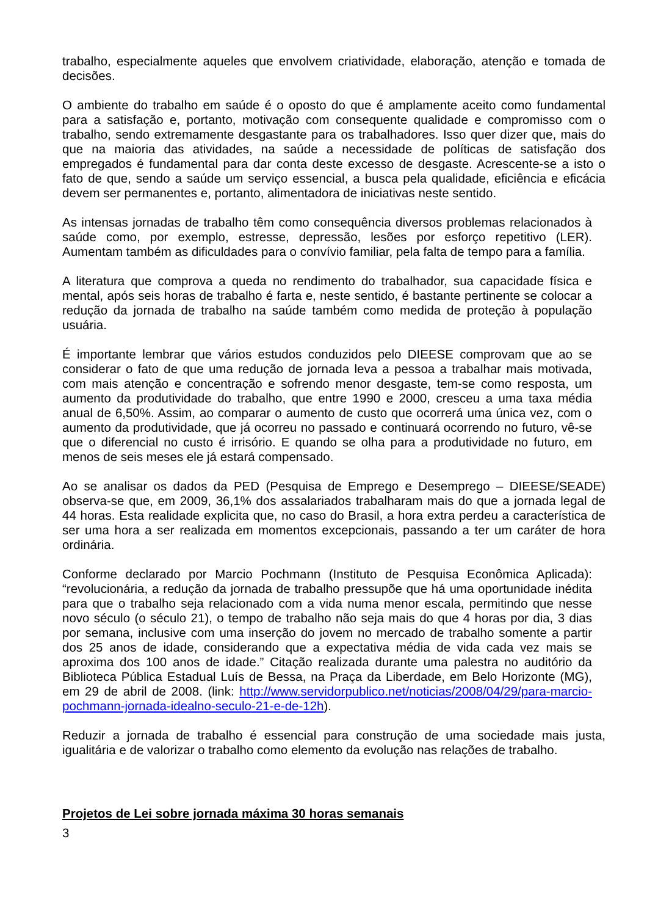trabalho, especialmente aqueles que envolvem criatividade, elaboração, atenção e tomada de decisões.
O ambiente do trabalho em saúde é o oposto do que é amplamente aceito como fundamental para a satisfação e, portanto, motivação com consequente qualidade e compromisso com o trabalho, sendo extremamente desgastante para os trabalhadores. Isso quer dizer que, mais do que na maioria das atividades, na saúde a necessidade de políticas de satisfação dos empregados é fundamental para dar conta deste excesso de desgaste. Acrescente-se a isto o fato de que, sendo a saúde um serviço essencial, a busca pela qualidade, eficiência e eficácia devem ser permanentes e, portanto, alimentadora de iniciativas neste sentido.
As intensas jornadas de trabalho têm como consequência diversos problemas relacionados à saúde como, por exemplo, estresse, depressão, lesões por esforço repetitivo (LER). Aumentam também as dificuldades para o convívio familiar, pela falta de tempo para a família.
A literatura que comprova a queda no rendimento do trabalhador, sua capacidade física e mental, após seis horas de trabalho é farta e, neste sentido, é bastante pertinente se colocar a redução da jornada de trabalho na saúde também como medida de proteção à população usuária.
É importante lembrar que vários estudos conduzidos pelo DIEESE comprovam que ao se considerar o fato de que uma redução de jornada leva a pessoa a trabalhar mais motivada, com mais atenção e concentração e sofrendo menor desgaste, tem-se como resposta, um aumento da produtividade do trabalho, que entre 1990 e 2000, cresceu a uma taxa média anual de 6,50%. Assim, ao comparar o aumento de custo que ocorrerá uma única vez, com o aumento da produtividade, que já ocorreu no passado e continuará ocorrendo no futuro, vê-se que o diferencial no custo é irrisório. E quando se olha para a produtividade no futuro, em menos de seis meses ele já estará compensado.
Ao se analisar os dados da PED (Pesquisa de Emprego e Desemprego – DIEESE/SEADE) observa-se que, em 2009, 36,1% dos assalariados trabalharam mais do que a jornada legal de 44 horas. Esta realidade explicita que, no caso do Brasil, a hora extra perdeu a característica de ser uma hora a ser realizada em momentos excepcionais, passando a ter um caráter de hora ordinária.
Conforme declarado por Marcio Pochmann (Instituto de Pesquisa Econômica Aplicada): “revolucionária, a redução da jornada de trabalho pressupõe que há uma oportunidade inédita para que o trabalho seja relacionado com a vida numa menor escala, permitindo que nesse novo século (o século 21), o tempo de trabalho não seja mais do que 4 horas por dia, 3 dias por semana, inclusive com uma inserção do jovem no mercado de trabalho somente a partir dos 25 anos de idade, considerando que a expectativa média de vida cada vez mais se aproxima dos 100 anos de idade.” Citação realizada durante uma palestra no auditório da Biblioteca Pública Estadual Luís de Bessa, na Praça da Liberdade, em Belo Horizonte (MG), em 29 de abril de 2008. (link: http://www.servidorpublico.net/noticias/2008/04/29/para-marcio-pochmann-jornada-idealno-seculo-21-e-de-12h).
Reduzir a jornada de trabalho é essencial para construção de uma sociedade mais justa, igualitária e de valorizar o trabalho como elemento da evolução nas relações de trabalho.
Projetos de Lei sobre jornada máxima 30 horas semanais
3